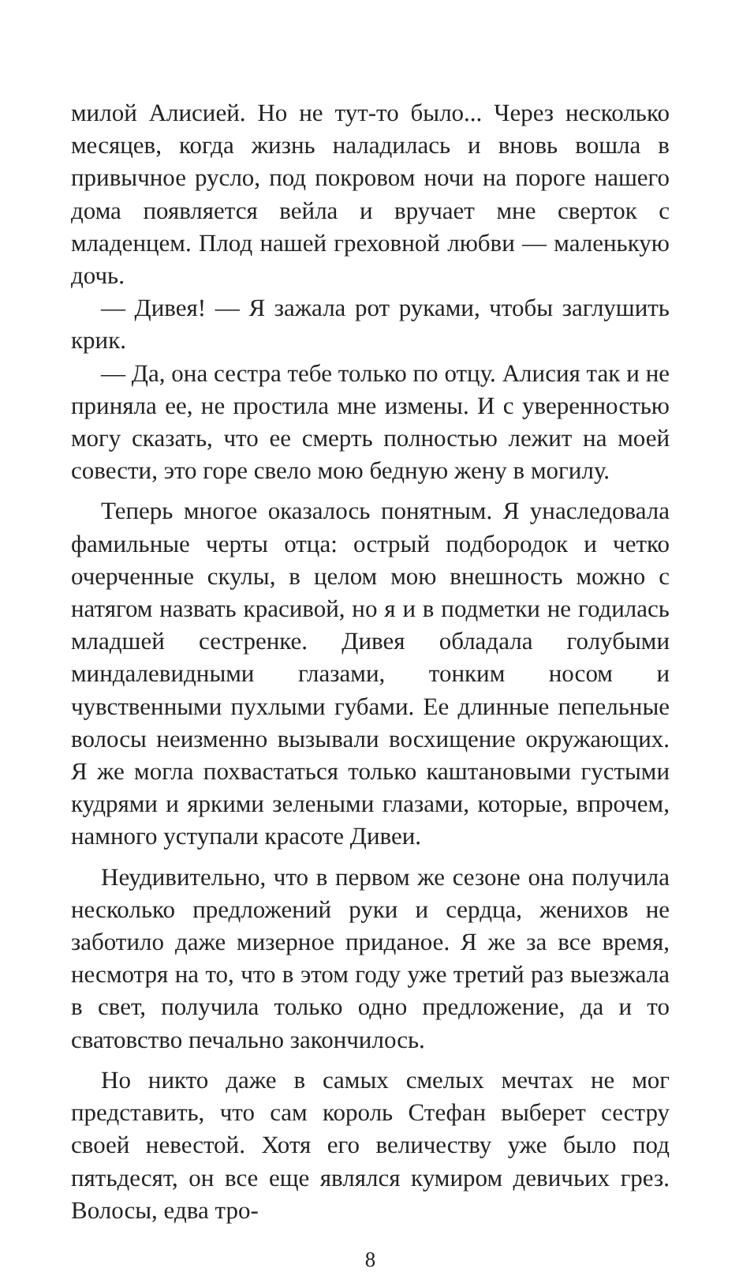милой Алисией. Но не тут-то было... Через несколько месяцев, когда жизнь наладилась и вновь вошла в привычное русло, под покровом ночи на пороге нашего дома появляется вейла и вручает мне сверток с младенцем. Плод нашей греховной любви — маленькую дочь.
— Дивея! — Я зажала рот руками, чтобы заглушить крик.
— Да, она сестра тебе только по отцу. Алисия так и не приняла ее, не простила мне измены. И с уверенностью могу сказать, что ее смерть полностью лежит на моей совести, это горе свело мою бедную жену в могилу.
Теперь многое оказалось понятным. Я унаследовала фамильные черты отца: острый подбородок и четко очерченные скулы, в целом мою внешность можно с натягом назвать красивой, но я и в подметки не годилась младшей сестренке. Дивея обладала голубыми миндалевидными глазами, тонким носом и чувственными пухлыми губами. Ее длинные пепельные волосы неизменно вызывали восхищение окружающих. Я же могла похвастаться только каштановыми густыми кудрями и яркими зелеными глазами, которые, впрочем, намного уступали красоте Дивеи.
Неудивительно, что в первом же сезоне она получила несколько предложений руки и сердца, женихов не заботило даже мизерное приданое. Я же за все время, несмотря на то, что в этом году уже третий раз выезжала в свет, получила только одно предложение, да и то сватовство печально закончилось.
Но никто даже в самых смелых мечтах не мог представить, что сам король Стефан выберет сестру своей невестой. Хотя его величеству уже было под пятьдесят, он все еще являлся кумиром девичьих грез. Волосы, едва тро-
8